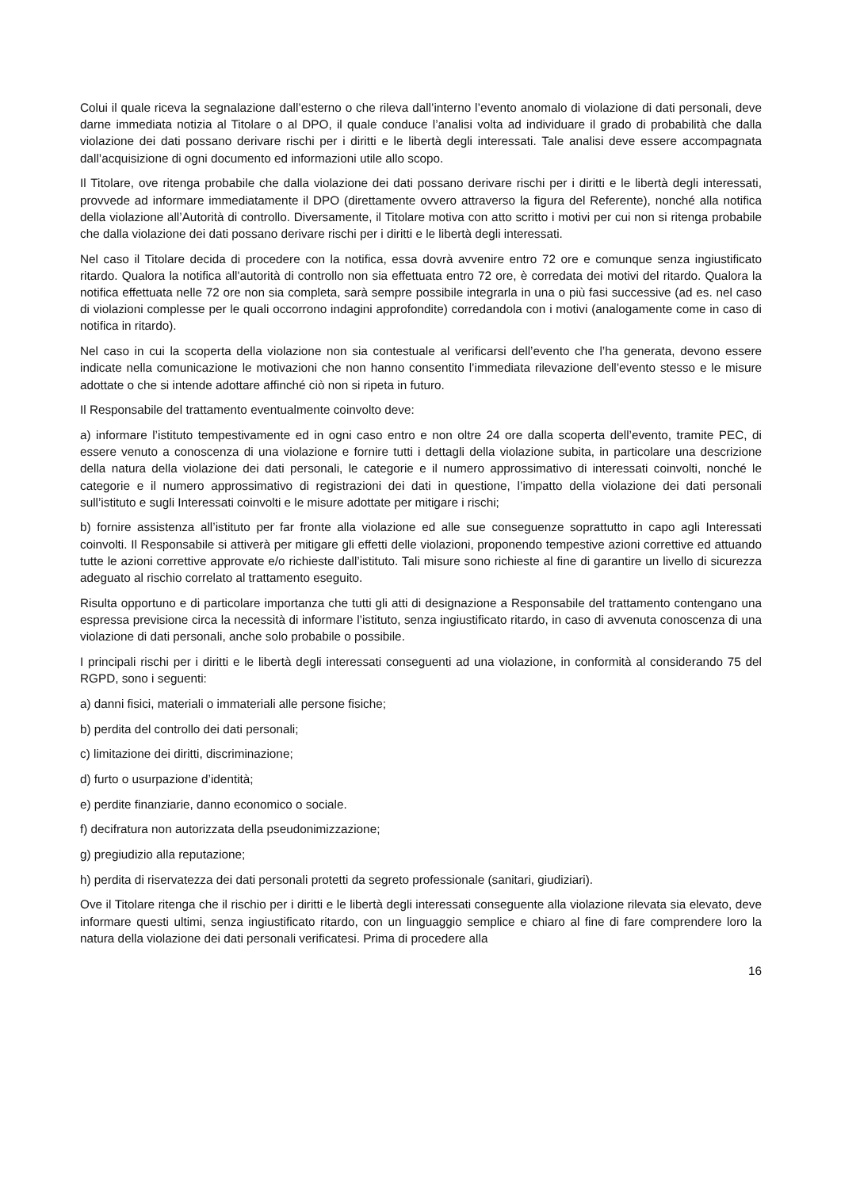Colui il quale riceva la segnalazione dall’esterno o che rileva dall’interno l’evento anomalo di violazione di dati personali, deve darne immediata notizia al Titolare o al DPO, il quale conduce l’analisi volta ad individuare il grado di probabilità che dalla violazione dei dati possano derivare rischi per i diritti e le libertà degli interessati. Tale analisi deve essere accompagnata dall’acquisizione di ogni documento ed informazioni utile allo scopo.
Il Titolare, ove ritenga probabile che dalla violazione dei dati possano derivare rischi per i diritti e le libertà degli interessati, provvede ad informare immediatamente il DPO (direttamente ovvero attraverso la figura del Referente), nonché alla notifica della violazione all’Autorità di controllo. Diversamente, il Titolare motiva con atto scritto i motivi per cui non si ritenga probabile che dalla violazione dei dati possano derivare rischi per i diritti e le libertà degli interessati.
Nel caso il Titolare decida di procedere con la notifica, essa dovrà avvenire entro 72 ore e comunque senza ingiustificato ritardo. Qualora la notifica all'autorità di controllo non sia effettuata entro 72 ore, è corredata dei motivi del ritardo. Qualora la notifica effettuata nelle 72 ore non sia completa, sarà sempre possibile integrarla in una o più fasi successive (ad es. nel caso di violazioni complesse per le quali occorrono indagini approfondite) corredandola con i motivi (analogamente come in caso di notifica in ritardo).
Nel caso in cui la scoperta della violazione non sia contestuale al verificarsi dell’evento che l’ha generata, devono essere indicate nella comunicazione le motivazioni che non hanno consentito l’immediata rilevazione dell’evento stesso e le misure adottate o che si intende adottare affinché ciò non si ripeta in futuro.
Il Responsabile del trattamento eventualmente coinvolto deve:
a) informare l’istituto tempestivamente ed in ogni caso entro e non oltre 24 ore dalla scoperta dell’evento, tramite PEC, di essere venuto a conoscenza di una violazione e fornire tutti i dettagli della violazione subita, in particolare una descrizione della natura della violazione dei dati personali, le categorie e il numero approssimativo di interessati coinvolti, nonché le categorie e il numero approssimativo di registrazioni dei dati in questione, l’impatto della violazione dei dati personali sull’istituto e sugli Interessati coinvolti e le misure adottate per mitigare i rischi;
b) fornire assistenza all’istituto per far fronte alla violazione ed alle sue conseguenze soprattutto in capo agli Interessati coinvolti. Il Responsabile si attiverà per mitigare gli effetti delle violazioni, proponendo tempestive azioni correttive ed attuando tutte le azioni correttive approvate e/o richieste dall’istituto. Tali misure sono richieste al fine di garantire un livello di sicurezza adeguato al rischio correlato al trattamento eseguito.
Risulta opportuno e di particolare importanza che tutti gli atti di designazione a Responsabile del trattamento contengano una espressa previsione circa la necessità di informare l’istituto, senza ingiustificato ritardo, in caso di avvenuta conoscenza di una violazione di dati personali, anche solo probabile o possibile.
I principali rischi per i diritti e le libertà degli interessati conseguenti ad una violazione, in conformità al considerando 75 del RGPD, sono i seguenti:
a) danni fisici, materiali o immateriali alle persone fisiche;
b) perdita del controllo dei dati personali;
c) limitazione dei diritti, discriminazione;
d) furto o usurpazione d’identità;
e) perdite finanziarie, danno economico o sociale.
f) decifratura non autorizzata della pseudonimizzazione;
g) pregiudizio alla reputazione;
h) perdita di riservatezza dei dati personali protetti da segreto professionale (sanitari, giudiziari).
Ove il Titolare ritenga che il rischio per i diritti e le libertà degli interessati conseguente alla violazione rilevata sia elevato, deve informare questi ultimi, senza ingiustificato ritardo, con un linguaggio semplice e chiaro al fine di fare comprendere loro la natura della violazione dei dati personali verificatesi. Prima di procedere alla
16